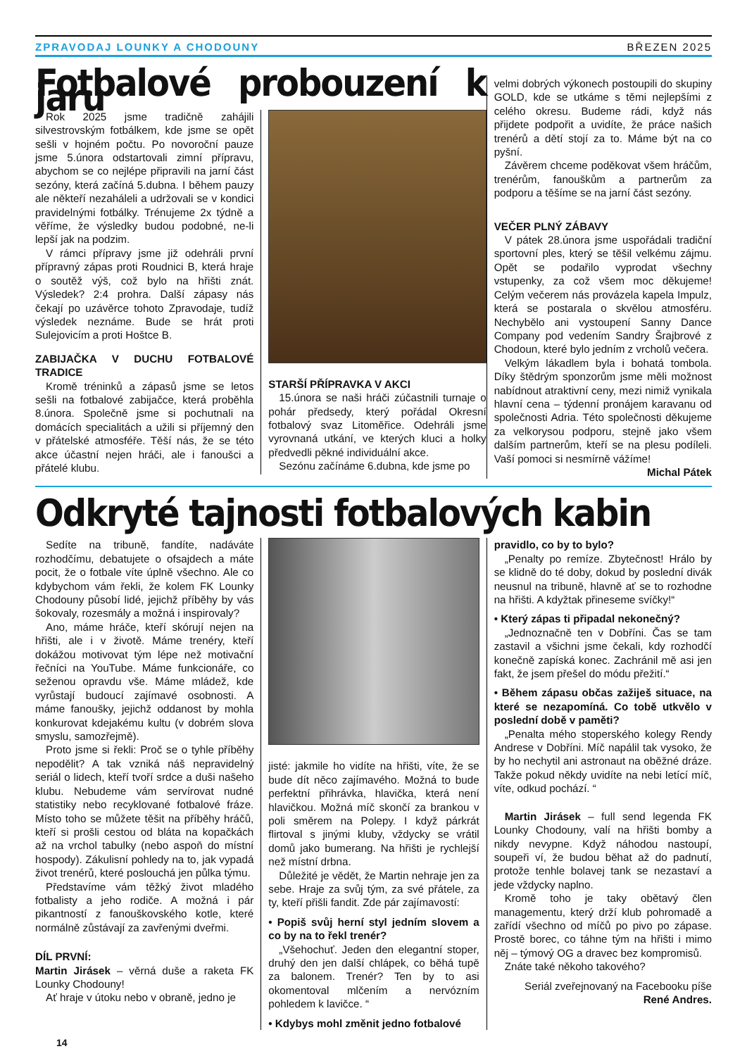ZPRAVODAJ LOUNKY A CHODOUNY BŘEZEN 2025
Fotbalové probouzení k jaru
Rok 2025 jsme tradičně zahájili silvestrovským fotbálkem, kde jsme se opět sešli v hojném počtu. Po novoroční pauze jsme 5.února odstartovali zimní přípravu, abychom se co nejlépe připravili na jarní část sezóny, která začíná 5.dubna. I během pauzy ale někteří nezaháleli a udržovali se v kondici pravidelnými fotbálky. Trénujeme 2x týdně a věříme, že výsledky budou podobné, ne-li lepší jak na podzim.
V rámci přípravy jsme již odehráli první přípravný zápas proti Roudnici B, která hraje o soutěž výš, což bylo na hřišti znát. Výsledek? 2:4 prohra. Další zápasy nás čekají po uzávěrce tohoto Zpravodaje, tudíž výsledek neznáme. Bude se hrát proti Sulejovicím a proti Hoštce B.
ZABIJAČKA V DUCHU FOTBALOVÉ TRADICE
Kromě tréninků a zápasů jsme se letos sešli na fotbalové zabijačce, která proběhla 8.února. Společně jsme si pochutnali na domácích specialitách a užili si příjemný den v přátelské atmosféře. Těší nás, že se této akce účastní nejen hráči, ale i fanoušci a přátelé klubu.
STARŠÍ PŘÍPRAVKA V AKCI
15.února se naši hráči zúčastnili turnaje o pohár předsedy, který pořádal Okresní fotbalový svaz Litoměřice. Odehráli jsme vyrovnaná utkání, ve kterých kluci a holky předvedli pěkné individuální akce.
Sezónu začínáme 6.dubna, kde jsme po
velmi dobrých výkonech postoupili do skupiny GOLD, kde se utkáme s těmi nejlepšími z celého okresu. Budeme rádi, když nás přijdete podpořit a uvidíte, že práce našich trenérů a dětí stojí za to. Máme být na co pyšní.
Závěrem chceme poděkovat všem hráčům, trenérům, fanouškům a partnerům za podporu a těšíme se na jarní část sezóny.
VEČER PLNÝ ZÁBAVY
V pátek 28.února jsme uspořádali tradiční sportovní ples, který se těšil velkému zájmu. Opět se podařilo vyprodat všechny vstupenky, za což všem moc děkujeme! Celým večerem nás provázela kapela Impulz, která se postarala o skvělou atmosféru. Nechybělo ani vystoupení Sanny Dance Company pod vedením Sandry Šrajbrové z Chodoun, které bylo jedním z vrcholů večera.
Velkým lákadlem byla i bohatá tombola. Díky štědrým sponzorům jsme měli možnost nabídnout atraktivní ceny, mezi nimiž vynikala hlavní cena – týdenní pronájem karavanu od společnosti Adria. Této společnosti děkujeme za velkorysou podporu, stejně jako všem dalším partnerům, kteří se na plesu podíleli. Vaší pomoci si nesmírně vážíme!
Michal Pátek
Odkryté tajnosti fotbalových kabin
Sedíte na tribuně, fandíte, nadáváte rozhodčímu, debatujete o ofsajdech a máte pocit, že o fotbale víte úplně všechno. Ale co kdybychom vám řekli, že kolem FK Lounky Chodouny působí lidé, jejichž příběhy by vás šokovaly, rozesmály a možná i inspirovaly?
Ano, máme hráče, kteří skórují nejen na hřišti, ale i v životě. Máme trenéry, kteří dokážou motivovat tým lépe než motivační řečníci na YouTube. Máme funkcionáře, co seženou opravdu vše. Máme mládež, kde vyrůstají budoucí zajímavé osobnosti. A máme fanoušky, jejichž oddanost by mohla konkurovat kdejakému kultu (v dobrém slova smyslu, samozřejmě).
Proto jsme si řekli: Proč se o tyhle příběhy nepodělit? A tak vzniká náš nepravidelný seriál o lidech, kteří tvoří srdce a duši našeho klubu. Nebudeme vám servírovat nudné statistiky nebo recyklované fotbalové fráze. Místo toho se můžete těšit na příběhy hráčů, kteří si prošli cestou od bláta na kopačkách až na vrchol tabulky (nebo aspoň do místní hospody). Zákulisní pohledy na to, jak vypadá život trenérů, které poslouchá jen půlka týmu.
Představíme vám těžký život mladého fotbalisty a jeho rodiče. A možná i pár pikantností z fanouškovského kotle, které normálně zůstávají za zavřenými dveřmi.
DÍL PRVNÍ:
Martin Jirásek – věrná duše a raketa FK Lounky Chodouny!
Ať hraje v útoku nebo v obraně, jedno je
jisté: jakmile ho vidíte na hřišti, víte, že se bude dít něco zajímavého. Možná to bude perfektní přihrávka, hlavička, která není hlavičkou. Možná míč skončí za brankou v poli směrem na Polepy. I když párkrát flirtoval s jinými kluby, vždycky se vrátil domů jako bumerang. Na hřišti je rychlejší než místní drbna.
Důležité je vědět, že Martin nehraje jen za sebe. Hraje za svůj tým, za své přátele, za ty, kteří přišli fandit. Zde pár zajímavostí:
• Popiš svůj herní styl jedním slovem a co by na to řekl trenér?
„Všehochuť. Jeden den elegantní stoper, druhý den jen další chlápek, co běhá tupě za balonem. Trenér? Ten by to asi okomentoval mlčením a nervózním pohledem k lavičce. “
• Kdybys mohl změnit jedno fotbalové
pravidlo, co by to bylo?
„Penalty po remíze. Zbytečnost! Hrálo by se klidně do té doby, dokud by poslední divák neusnul na tribuně, hlavně ať se to rozhodne na hřišti. A kdyžtak přineseme svíčky!“
• Který zápas ti připadal nekonečný?
„Jednoznačně ten v Dobříni. Čas se tam zastavil a všichni jsme čekali, kdy rozhodčí konečně zapíská konec. Zachránil mě asi jen fakt, že jsem přešel do módu přežití.“
• Během zápasu občas zažiješ situace, na které se nezapomíná. Co tobě utkvělo v poslední době v paměti?
„Penalta mého stoperského kolegy Rendy Andrese v Dobříni. Míč napálil tak vysoko, že by ho nechytil ani astronaut na oběžné dráze. Takže pokud někdy uvidíte na nebi letící míč, víte, odkud pochází. “
Martin Jirásek – full send legenda FK Lounky Chodouny, valí na hřišti bomby a nikdy nevypne. Když náhodou nastoupí, soupeři ví, že budou běhat až do padnutí, protože tenhle bolavej tank se nezastaví a jede vždycky naplno.
Kromě toho je taky obětavý člen managementu, který drží klub pohromadě a zařídí všechno od míčů po pivo po zápase. Prostě borec, co táhne tým na hřišti i mimo něj – týmový OG a dravec bez kompromisů.
Znáte také někoho takového?
Seriál zveřejnovaný na Facebooku píše
René Andres.
14